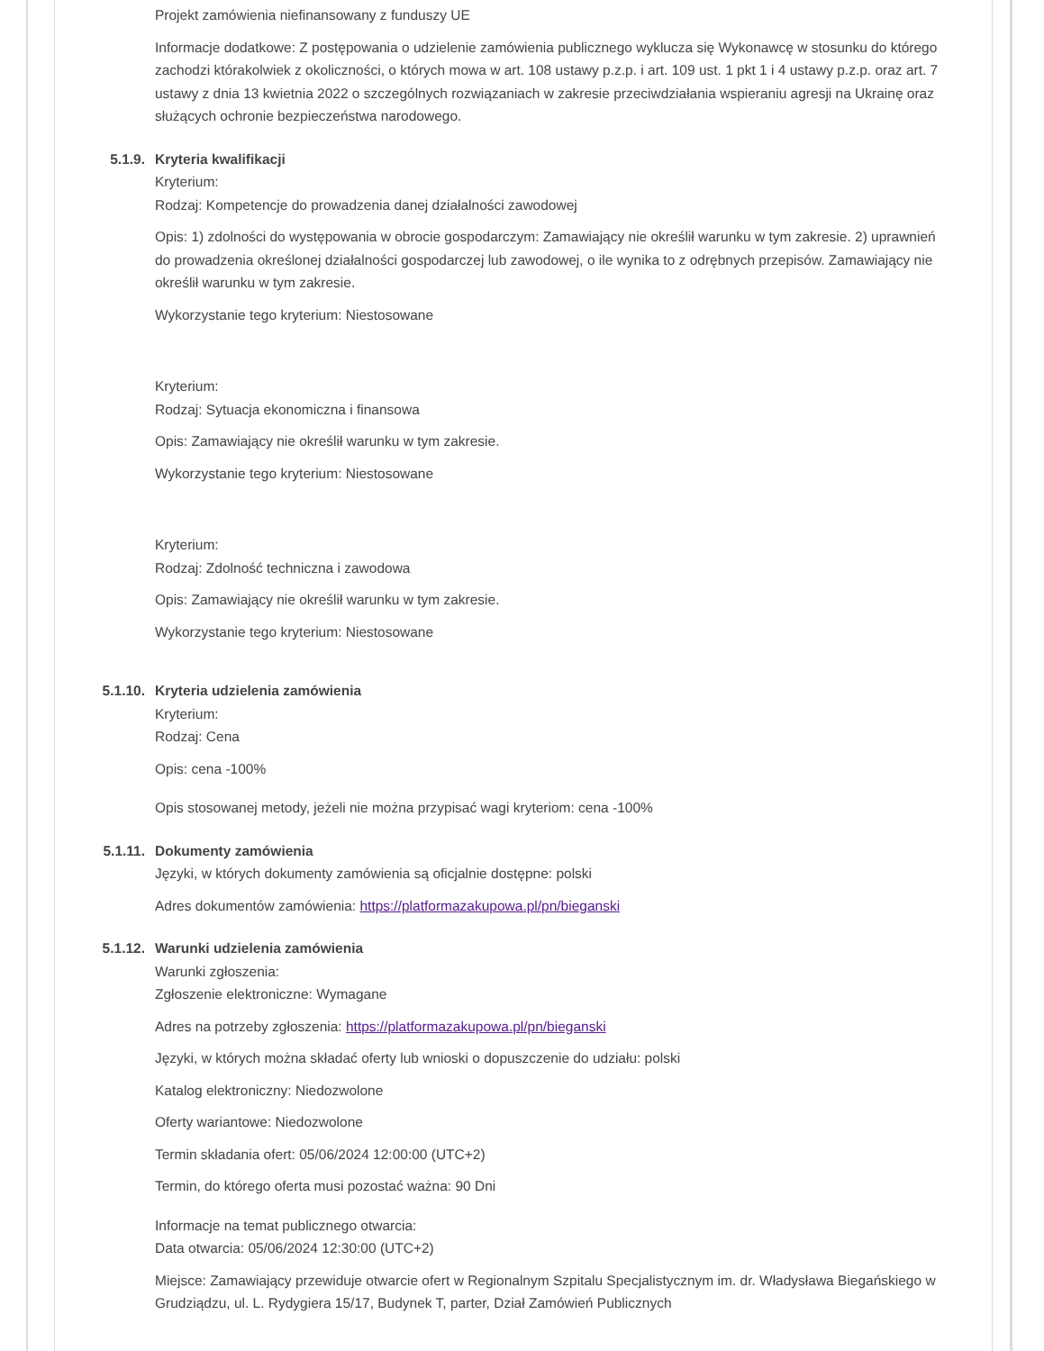Projekt zamówienia niefinansowany z funduszy UE
Informacje dodatkowe: Z postępowania o udzielenie zamówienia publicznego wyklucza się Wykonawcę w stosunku do którego zachodzi którakolwiek z okoliczności, o których mowa w art. 108 ustawy p.z.p. i art. 109 ust. 1 pkt 1 i 4 ustawy p.z.p. oraz art. 7 ustawy z dnia 13 kwietnia 2022 o szczególnych rozwiązaniach w zakresie przeciwdziałania wspieraniu agresji na Ukrainę oraz służących ochronie bezpieczeństwa narodowego.
5.1.9. Kryteria kwalifikacji
Kryterium:
Rodzaj: Kompetencje do prowadzenia danej działalności zawodowej
Opis: 1) zdolności do występowania w obrocie gospodarczym: Zamawiający nie określił warunku w tym zakresie. 2) uprawnień do prowadzenia określonej działalności gospodarczej lub zawodowej, o ile wynika to z odrębnych przepisów. Zamawiający nie określił warunku w tym zakresie.
Wykorzystanie tego kryterium: Niestosowane
Kryterium:
Rodzaj: Sytuacja ekonomiczna i finansowa
Opis: Zamawiający nie określił warunku w tym zakresie.
Wykorzystanie tego kryterium: Niestosowane
Kryterium:
Rodzaj: Zdolność techniczna i zawodowa
Opis: Zamawiający nie określił warunku w tym zakresie.
Wykorzystanie tego kryterium: Niestosowane
5.1.10. Kryteria udzielenia zamówienia
Kryterium:
Rodzaj: Cena
Opis: cena -100%
Opis stosowanej metody, jeżeli nie można przypisać wagi kryteriom: cena -100%
5.1.11. Dokumenty zamówienia
Języki, w których dokumenty zamówienia są oficjalnie dostępne: polski
Adres dokumentów zamówienia: https://platformazakupowa.pl/pn/bieganski
5.1.12. Warunki udzielenia zamówienia
Warunki zgłoszenia:
Zgłoszenie elektroniczne: Wymagane
Adres na potrzeby zgłoszenia: https://platformazakupowa.pl/pn/bieganski
Języki, w których można składać oferty lub wnioski o dopuszczenie do udziału: polski
Katalog elektroniczny: Niedozwolone
Oferty wariantowe: Niedozwolone
Termin składania ofert: 05/06/2024 12:00:00 (UTC+2)
Termin, do którego oferta musi pozostać ważna: 90 Dni
Informacje na temat publicznego otwarcia:
Data otwarcia: 05/06/2024 12:30:00 (UTC+2)
Miejsce: Zamawiający przewiduje otwarcie ofert w Regionalnym Szpitalu Specjalistycznym im. dr. Władysława Biegańskiego w Grudziądzu, ul. L. Rydygiera 15/17, Budynek T, parter, Dział Zamówień Publicznych